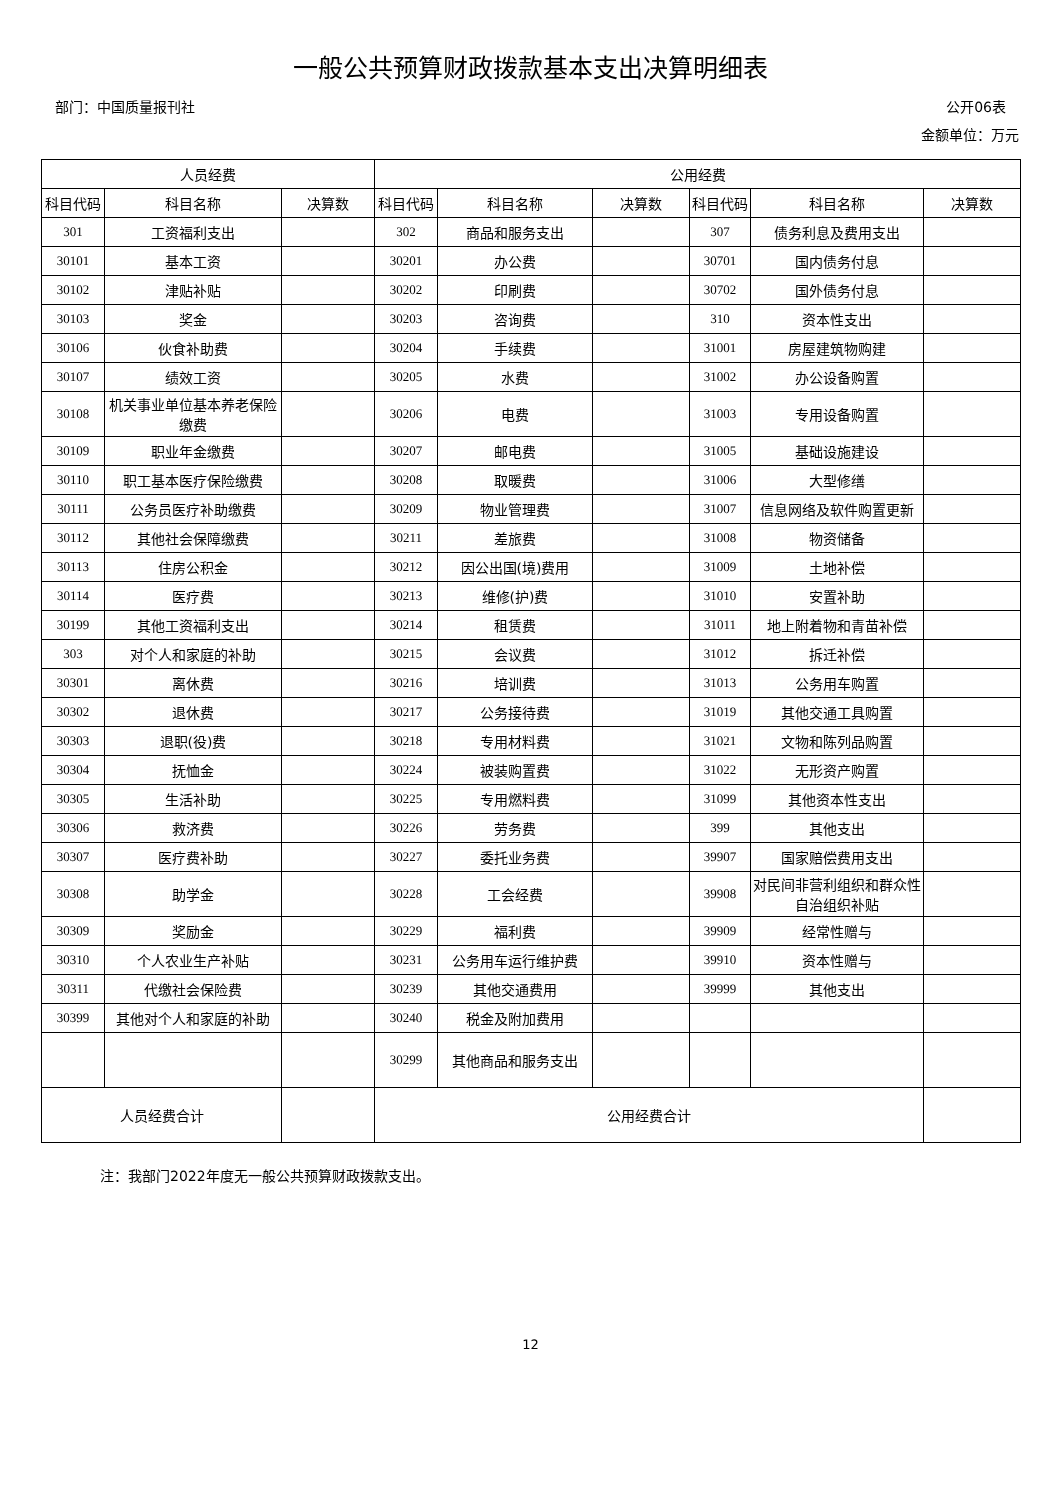一般公共预算财政拨款基本支出决算明细表
部门：中国质量报刊社 公开06表
金额单位：万元
| 人员经费 | | | 公用经费 | | | | | |
| --- | --- | --- | --- | --- | --- | --- | --- | --- |
| 科目代码 | 科目名称 | 决算数 | 科目代码 | 科目名称 | 决算数 | 科目代码 | 科目名称 | 决算数 |
| 301 | 工资福利支出 | | 302 | 商品和服务支出 | | 307 | 债务利息及费用支出 | |
| 30101 | 基本工资 | | 30201 | 办公费 | | 30701 | 国内债务付息 | |
| 30102 | 津贴补贴 | | 30202 | 印刷费 | | 30702 | 国外债务付息 | |
| 30103 | 奖金 | | 30203 | 咨询费 | | 310 | 资本性支出 | |
| 30106 | 伙食补助费 | | 30204 | 手续费 | | 31001 | 房屋建筑物购建 | |
| 30107 | 绩效工资 | | 30205 | 水费 | | 31002 | 办公设备购置 | |
| 30108 | 机关事业单位基本养老保险缴费 | | 30206 | 电费 | | 31003 | 专用设备购置 | |
| 30109 | 职业年金缴费 | | 30207 | 邮电费 | | 31005 | 基础设施建设 | |
| 30110 | 职工基本医疗保险缴费 | | 30208 | 取暖费 | | 31006 | 大型修缮 | |
| 30111 | 公务员医疗补助缴费 | | 30209 | 物业管理费 | | 31007 | 信息网络及软件购置更新 | |
| 30112 | 其他社会保障缴费 | | 30211 | 差旅费 | | 31008 | 物资储备 | |
| 30113 | 住房公积金 | | 30212 | 因公出国(境)费用 | | 31009 | 土地补偿 | |
| 30114 | 医疗费 | | 30213 | 维修(护)费 | | 31010 | 安置补助 | |
| 30199 | 其他工资福利支出 | | 30214 | 租赁费 | | 31011 | 地上附着物和青苗补偿 | |
| 303 | 对个人和家庭的补助 | | 30215 | 会议费 | | 31012 | 拆迁补偿 | |
| 30301 | 离休费 | | 30216 | 培训费 | | 31013 | 公务用车购置 | |
| 30302 | 退休费 | | 30217 | 公务接待费 | | 31019 | 其他交通工具购置 | |
| 30303 | 退职(役)费 | | 30218 | 专用材料费 | | 31021 | 文物和陈列品购置 | |
| 30304 | 抚恤金 | | 30224 | 被装购置费 | | 31022 | 无形资产购置 | |
| 30305 | 生活补助 | | 30225 | 专用燃料费 | | 31099 | 其他资本性支出 | |
| 30306 | 救济费 | | 30226 | 劳务费 | | 399 | 其他支出 | |
| 30307 | 医疗费补助 | | 30227 | 委托业务费 | | 39907 | 国家赔偿费用支出 | |
| 30308 | 助学金 | | 30228 | 工会经费 | | 39908 | 对民间非营利组织和群众性自治组织补贴 | |
| 30309 | 奖励金 | | 30229 | 福利费 | | 39909 | 经常性赠与 | |
| 30310 | 个人农业生产补贴 | | 30231 | 公务用车运行维护费 | | 39910 | 资本性赠与 | |
| 30311 | 代缴社会保险费 | | 30239 | 其他交通费用 | | 39999 | 其他支出 | |
| 30399 | 其他对个人和家庭的补助 | | 30240 | 税金及附加费用 | | | | |
| | | | 30299 | 其他商品和服务支出 | | | | |
| 人员经费合计 | | | 公用经费合计 | | | | | |
注：我部门2022年度无一般公共预算财政拨款支出。
12